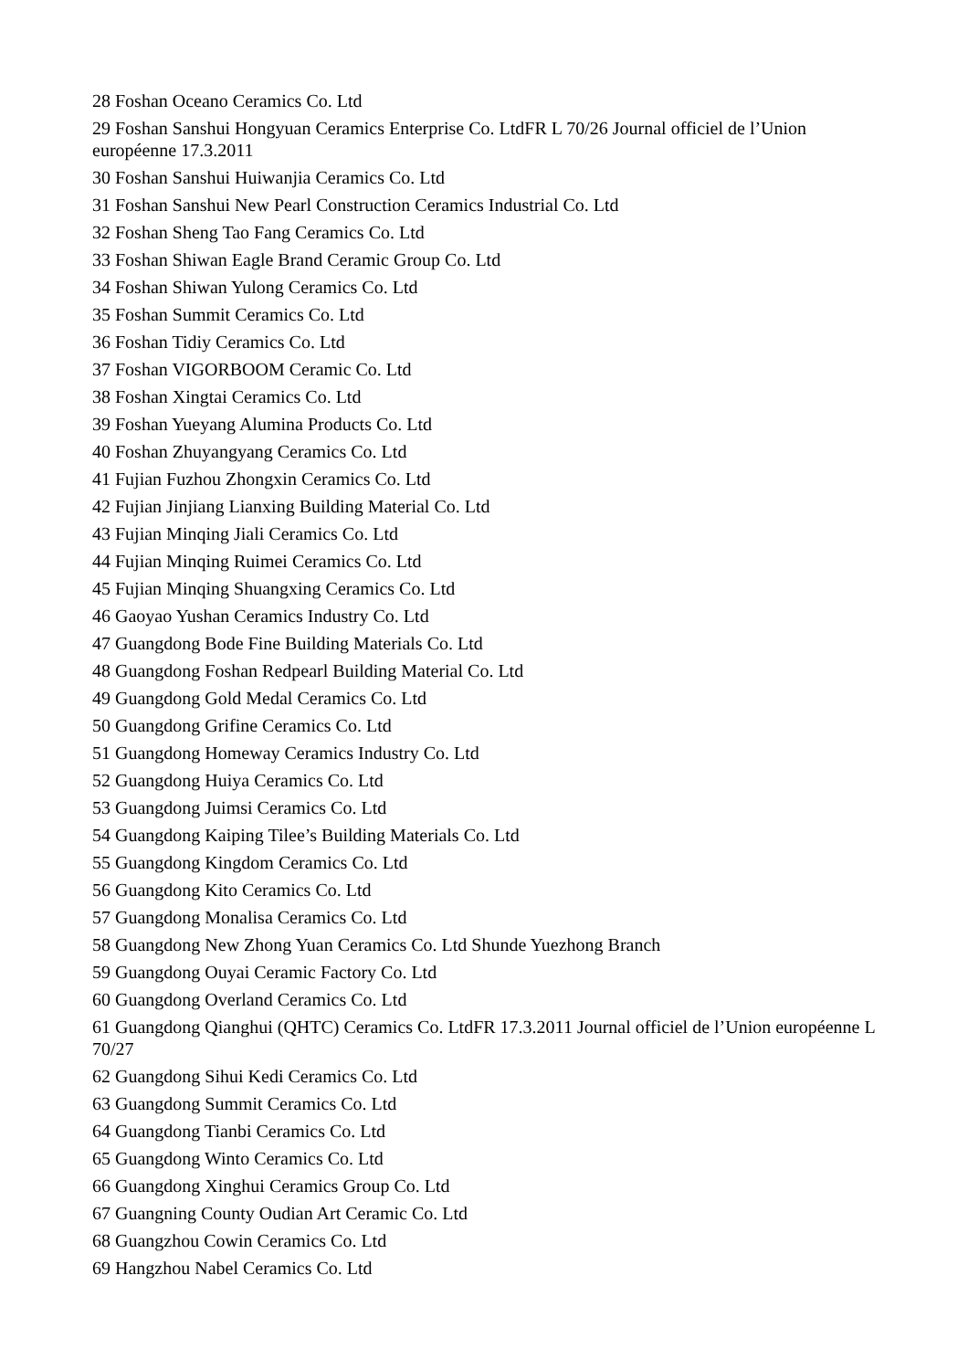28 Foshan Oceano Ceramics Co. Ltd
29 Foshan Sanshui Hongyuan Ceramics Enterprise Co. LtdFR L 70/26 Journal officiel de l’Union européenne 17.3.2011
30 Foshan Sanshui Huiwanjia Ceramics Co. Ltd
31 Foshan Sanshui New Pearl Construction Ceramics Industrial Co. Ltd
32 Foshan Sheng Tao Fang Ceramics Co. Ltd
33 Foshan Shiwan Eagle Brand Ceramic Group Co. Ltd
34 Foshan Shiwan Yulong Ceramics Co. Ltd
35 Foshan Summit Ceramics Co. Ltd
36 Foshan Tidiy Ceramics Co. Ltd
37 Foshan VIGORBOOM Ceramic Co. Ltd
38 Foshan Xingtai Ceramics Co. Ltd
39 Foshan Yueyang Alumina Products Co. Ltd
40 Foshan Zhuyangyang Ceramics Co. Ltd
41 Fujian Fuzhou Zhongxin Ceramics Co. Ltd
42 Fujian Jinjiang Lianxing Building Material Co. Ltd
43 Fujian Minqing Jiali Ceramics Co. Ltd
44 Fujian Minqing Ruimei Ceramics Co. Ltd
45 Fujian Minqing Shuangxing Ceramics Co. Ltd
46 Gaoyao Yushan Ceramics Industry Co. Ltd
47 Guangdong Bode Fine Building Materials Co. Ltd
48 Guangdong Foshan Redpearl Building Material Co. Ltd
49 Guangdong Gold Medal Ceramics Co. Ltd
50 Guangdong Grifine Ceramics Co. Ltd
51 Guangdong Homeway Ceramics Industry Co. Ltd
52 Guangdong Huiya Ceramics Co. Ltd
53 Guangdong Juimsi Ceramics Co. Ltd
54 Guangdong Kaiping Tilee’s Building Materials Co. Ltd
55 Guangdong Kingdom Ceramics Co. Ltd
56 Guangdong Kito Ceramics Co. Ltd
57 Guangdong Monalisa Ceramics Co. Ltd
58 Guangdong New Zhong Yuan Ceramics Co. Ltd Shunde Yuezhong Branch
59 Guangdong Ouyai Ceramic Factory Co. Ltd
60 Guangdong Overland Ceramics Co. Ltd
61 Guangdong Qianghui (QHTC) Ceramics Co. LtdFR 17.3.2011 Journal officiel de l’Union européenne L 70/27
62 Guangdong Sihui Kedi Ceramics Co. Ltd
63 Guangdong Summit Ceramics Co. Ltd
64 Guangdong Tianbi Ceramics Co. Ltd
65 Guangdong Winto Ceramics Co. Ltd
66 Guangdong Xinghui Ceramics Group Co. Ltd
67 Guangning County Oudian Art Ceramic Co. Ltd
68 Guangzhou Cowin Ceramics Co. Ltd
69 Hangzhou Nabel Ceramics Co. Ltd